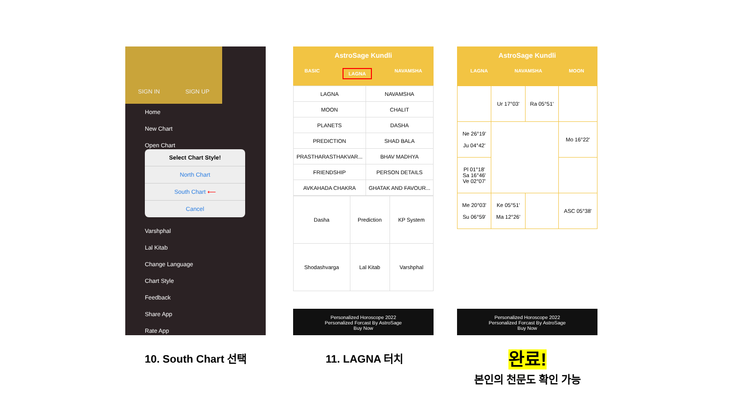SIGN IN SIGN UP
Home
New Chart
Open Chart
Select Chart Style!
North Chart
South Chart ⟵
Cancel
Varshphal
Lal Kitab
Change Language
Chart Style
Feedback
Share App
Rate App
AstroSage Kundli
BASIC LAGNA NAVAMSHA
| LAGNA | NAVAMSHA |
| MOON | CHALIT |
| PLANETS | DASHA |
| PREDICTION | SHAD BALA |
| PRASTHARASTHAKVAR... | BHAV MADHYA |
| FRIENDSHIP | PERSON DETAILS |
| AVKAHADA CHAKRA | GHATAK AND FAVOUR... |
| Dasha | Prediction | KP System |
| Shodashvarga | Lal Kitab | Varshphal |
Personalized Horoscope 2022
Personalized Forcast By AstroSage
Buy Now
AstroSage Kundli
LAGNA NAVAMSHA MOON
| | Ur 17°03' | Ra 05°51' | |
| Ne 26°19' Ju 04°42' | | | Mo 16°22' |
| Pl 01°18' Sa 16°46' Ve 02°07' | | | |
| Me 20°03' Su 06°59' | Ke 05°51' Ma 12°26' | | ASC 05°38' |
Personalized Horoscope 2022
Personalized Forcast By AstroSage
Buy Now
10. South Chart 선택 11. LAGNA 터치
완료!
본인의 천문도 확인 가능